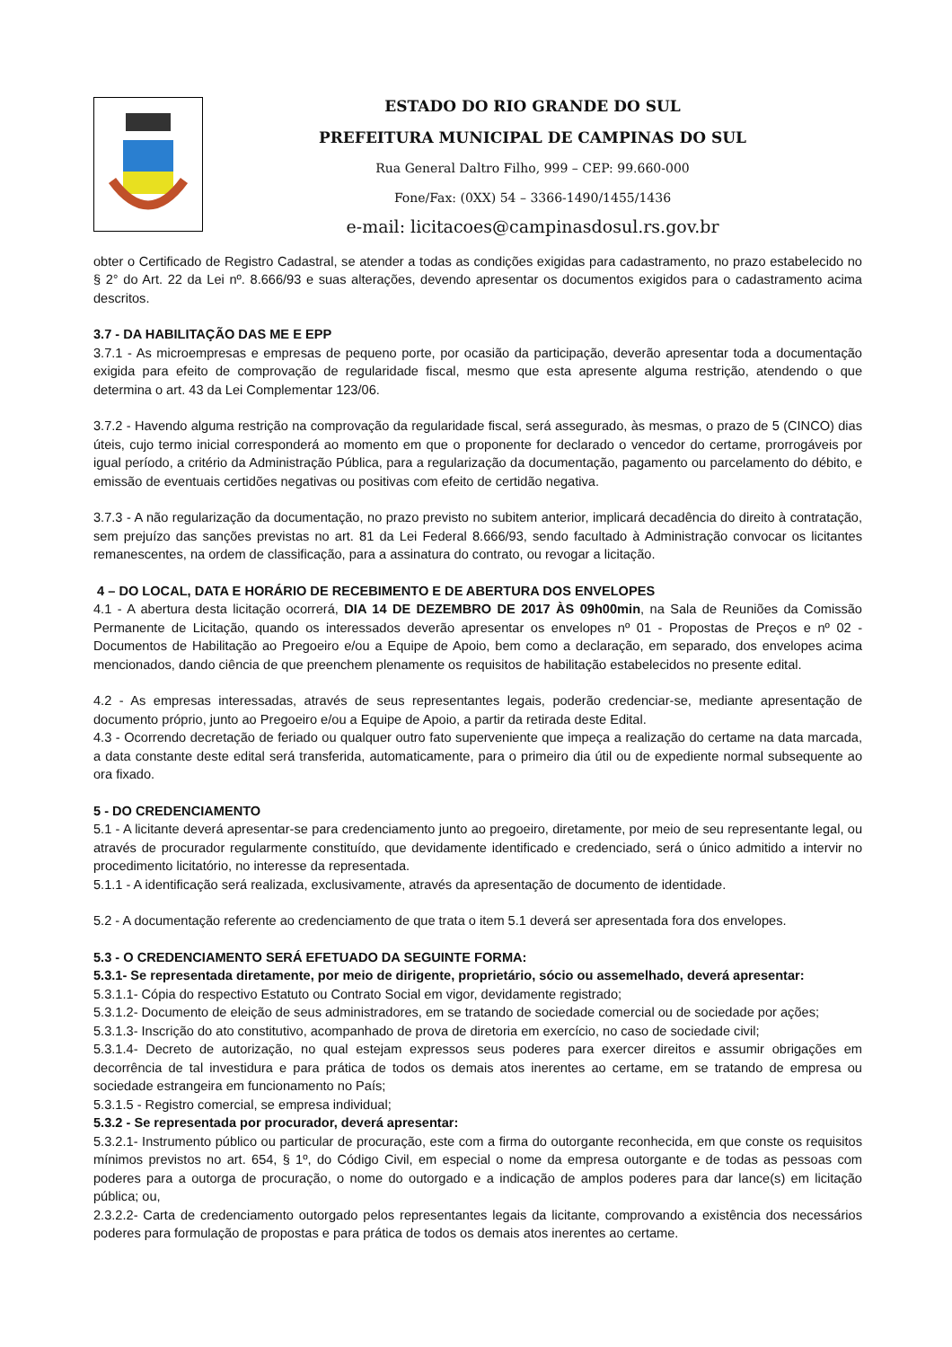ESTADO DO RIO GRANDE DO SUL
PREFEITURA MUNICIPAL DE CAMPINAS DO SUL
Rua General Daltro Filho, 999 – CEP: 99.660-000
Fone/Fax: (0XX) 54 – 3366-1490/1455/1436
e-mail: licitacoes@campinasdosul.rs.gov.br
obter o Certificado de Registro Cadastral, se atender a todas as condições exigidas para cadastramento, no prazo estabelecido no § 2° do Art. 22 da Lei nº. 8.666/93 e suas alterações, devendo apresentar os documentos exigidos para o cadastramento acima descritos.
3.7 - DA HABILITAÇÃO DAS ME E EPP
3.7.1 - As microempresas e empresas de pequeno porte, por ocasião da participação, deverão apresentar toda a documentação exigida para efeito de comprovação de regularidade fiscal, mesmo que esta apresente alguma restrição, atendendo o que determina o art. 43 da Lei Complementar 123/06.
3.7.2 - Havendo alguma restrição na comprovação da regularidade fiscal, será assegurado, às mesmas, o prazo de 5 (CINCO) dias úteis, cujo termo inicial corresponderá ao momento em que o proponente for declarado o vencedor do certame, prorrogáveis por igual período, a critério da Administração Pública, para a regularização da documentação, pagamento ou parcelamento do débito, e emissão de eventuais certidões negativas ou positivas com efeito de certidão negativa.
3.7.3 - A não regularização da documentação, no prazo previsto no subitem anterior, implicará decadência do direito à contratação, sem prejuízo das sanções previstas no art. 81 da Lei Federal 8.666/93, sendo facultado à Administração convocar os licitantes remanescentes, na ordem de classificação, para a assinatura do contrato, ou revogar a licitação.
4 – DO LOCAL, DATA E HORÁRIO DE RECEBIMENTO E DE ABERTURA DOS ENVELOPES
4.1 - A abertura desta licitação ocorrerá, DIA 14 DE DEZEMBRO DE 2017 ÀS 09h00min, na Sala de Reuniões da Comissão Permanente de Licitação, quando os interessados deverão apresentar os envelopes nº 01 - Propostas de Preços e nº 02 - Documentos de Habilitação ao Pregoeiro e/ou a Equipe de Apoio, bem como a declaração, em separado, dos envelopes acima mencionados, dando ciência de que preenchem plenamente os requisitos de habilitação estabelecidos no presente edital.
4.2 - As empresas interessadas, através de seus representantes legais, poderão credenciar-se, mediante apresentação de documento próprio, junto ao Pregoeiro e/ou a Equipe de Apoio, a partir da retirada deste Edital.
4.3 - Ocorrendo decretação de feriado ou qualquer outro fato superveniente que impeça a realização do certame na data marcada, a data constante deste edital será transferida, automaticamente, para o primeiro dia útil ou de expediente normal subsequente ao ora fixado.
5 - DO CREDENCIAMENTO
5.1 - A licitante deverá apresentar-se para credenciamento junto ao pregoeiro, diretamente, por meio de seu representante legal, ou através de procurador regularmente constituído, que devidamente identificado e credenciado, será o único admitido a intervir no procedimento licitatório, no interesse da representada.
5.1.1 - A identificação será realizada, exclusivamente, através da apresentação de documento de identidade.
5.2 - A documentação referente ao credenciamento de que trata o item 5.1 deverá ser apresentada fora dos envelopes.
5.3 - O CREDENCIAMENTO SERÁ EFETUADO DA SEGUINTE FORMA:
5.3.1- Se representada diretamente, por meio de dirigente, proprietário, sócio ou assemelhado, deverá apresentar:
5.3.1.1- Cópia do respectivo Estatuto ou Contrato Social em vigor, devidamente registrado;
5.3.1.2- Documento de eleição de seus administradores, em se tratando de sociedade comercial ou de sociedade por ações;
5.3.1.3- Inscrição do ato constitutivo, acompanhado de prova de diretoria em exercício, no caso de sociedade civil;
5.3.1.4- Decreto de autorização, no qual estejam expressos seus poderes para exercer direitos e assumir obrigações em decorrência de tal investidura e para prática de todos os demais atos inerentes ao certame, em se tratando de empresa ou sociedade estrangeira em funcionamento no País;
5.3.1.5 - Registro comercial, se empresa individual;
5.3.2 - Se representada por procurador, deverá apresentar:
5.3.2.1- Instrumento público ou particular de procuração, este com a firma do outorgante reconhecida, em que conste os requisitos mínimos previstos no art. 654, § 1º, do Código Civil, em especial o nome da empresa outorgante e de todas as pessoas com poderes para a outorga de procuração, o nome do outorgado e a indicação de amplos poderes para dar lance(s) em licitação pública; ou,
2.3.2.2- Carta de credenciamento outorgado pelos representantes legais da licitante, comprovando a existência dos necessários poderes para formulação de propostas e para prática de todos os demais atos inerentes ao certame.